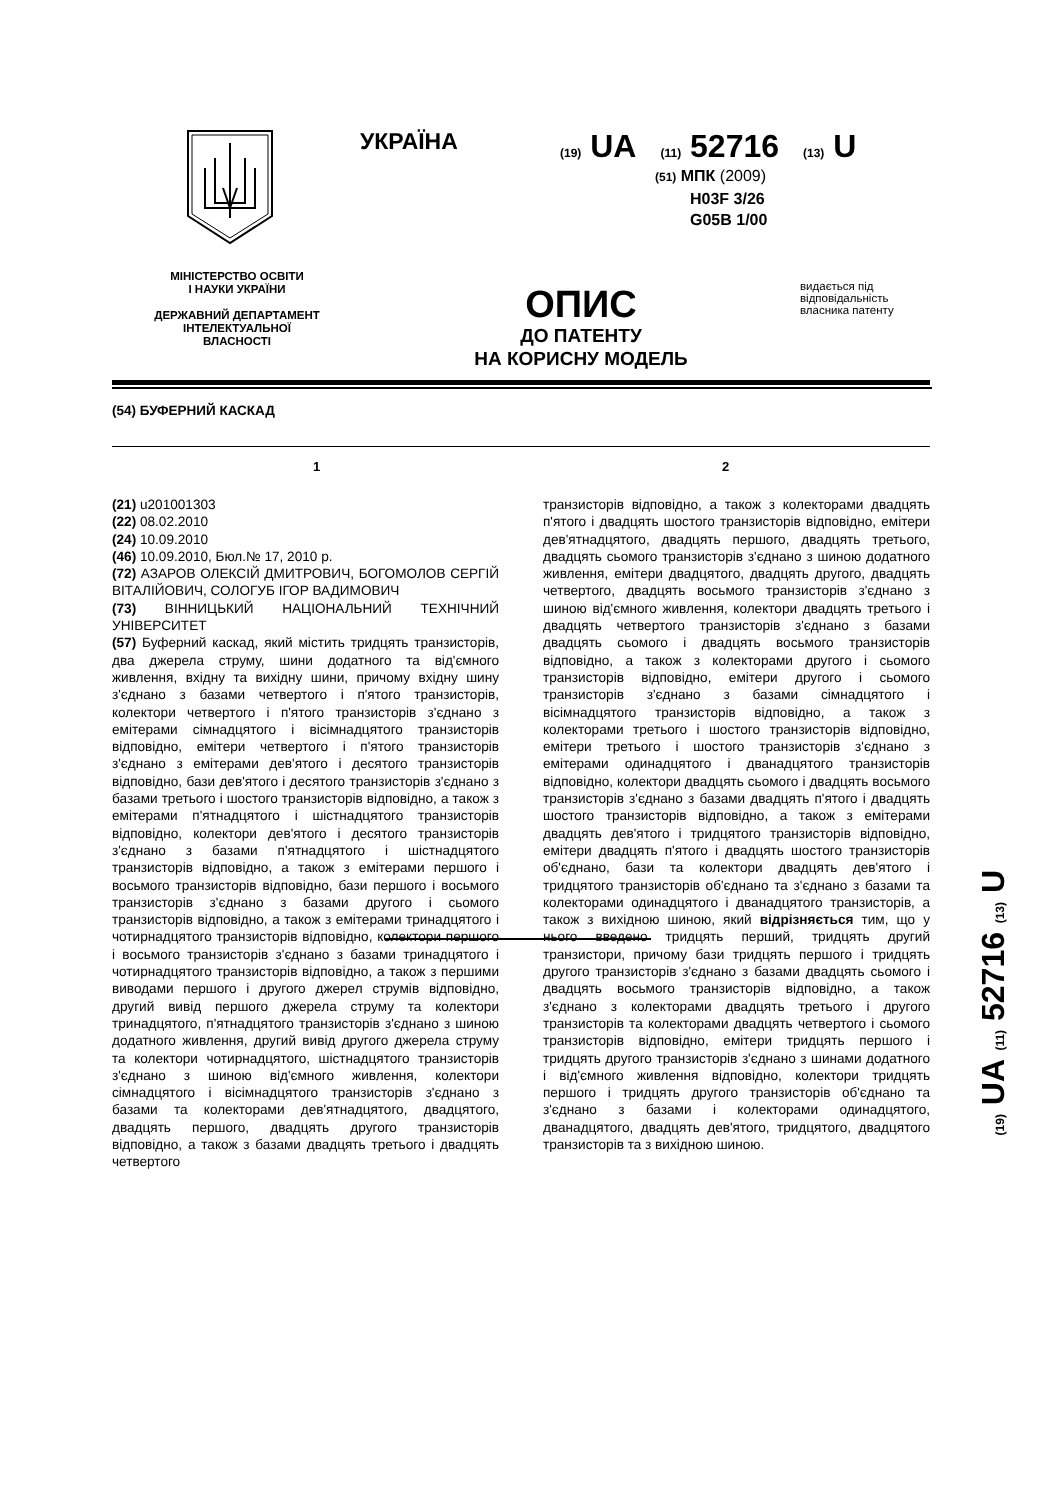УКРАЇНА
(19) UA (11) 52716 (13) U
(51) МПК (2009)
H03F 3/26
G05B 1/00
МІНІСТЕРСТВО ОСВІТИ
І НАУКИ УКРАЇНИ
ДЕРЖАВНИЙ ДЕПАРТАМЕНТ
ІНТЕЛЕКТУАЛЬНОЇ
ВЛАСНОСТІ
ОПИС
ДО ПАТЕНТУ
НА КОРИСНУ МОДЕЛЬ
видається під відповідальність власника патенту
(54) БУФЕРНИЙ КАСКАД
1 2
(21) u201001303
(22) 08.02.2010
(24) 10.09.2010
(46) 10.09.2010, Бюл.№ 17, 2010 р.
(72) АЗАРОВ ОЛЕКСІЙ ДМИТРОВИЧ, БОГОМОЛОВ СЕРГІЙ ВІТАЛІЙОВИЧ, СОЛОГУБ ІГОР ВАДИМОВИЧ
(73) ВІННИЦЬКИЙ НАЦІОНАЛЬНИЙ ТЕХНІЧНИЙ УНІВЕРСИТЕТ
(57) Буферний каскад, який містить тридцять транзисторів, два джерела струму, шини додатного та від'ємного живлення, вхідну та вихідну шини, причому вхідну шину з'єднано з базами четвертого і п'ятого транзисторів, колектори четвертого і п'ятого транзисторів з'єднано з емітерами сімнадцятого і вісімнадцятого транзисторів відповідно, емітери четвертого і п'ятого транзисторів з'єднано з емітерами дев'ятого і десятого транзисторів відповідно, бази дев'ятого і десятого транзисторів з'єднано з базами третього і шостого транзисторів відповідно, а також з емітерами п'ятнадцятого і шістнадцятого транзисторів відповідно, колектори дев'ятого і десятого транзисторів з'єднано з базами п'ятнадцятого і шістнадцятого транзисторів відповідно, а також з емітерами першого і восьмого транзисторів відповідно, бази першого і восьмого транзисторів з'єднано з базами другого і сьомого транзисторів відповідно, а також з емітерами тринадцятого і чотирнадцятого транзисторів відповідно, колектори першого і восьмого транзисторів з'єднано з базами тринадцятого і чотирнадцятого транзисторів відповідно, а також з першими виводами першого і другого джерел струмів відповідно, другий вивід першого джерела струму та колектори тринадцятого, п'ятнадцятого транзисторів з'єднано з шиною додатного живлення, другий вивід другого джерела струму та колектори чотирнадцятого, шістнадцятого транзисторів з'єднано з шиною від'ємного живлення, колектори сімнадцятого і вісімнадцятого транзисторів з'єднано з базами та колекторами дев'ятнадцятого, двадцятого, двадцять першого, двадцять другого транзисторів відповідно, а також з базами двадцять третього і двадцять четвертого
транзисторів відповідно, а також з колекторами двадцять п'ятого і двадцять шостого транзисторів відповідно, емітери дев'ятнадцятого, двадцять першого, двадцять третього, двадцять сьомого транзисторів з'єднано з шиною додатного живлення, емітери двадцятого, двадцять другого, двадцять четвертого, двадцять восьмого транзисторів з'єднано з шиною від'ємного живлення, колектори двадцять третього і двадцять четвертого транзисторів з'єднано з базами двадцять сьомого і двадцять восьмого транзисторів відповідно, а також з колекторами другого і сьомого транзисторів відповідно, емітери другого і сьомого транзисторів з'єднано з базами сімнадцятого і вісімнадцятого транзисторів відповідно, а також з колекторами третього і шостого транзисторів відповідно, емітери третього і шостого транзисторів з'єднано з емітерами одинадцятого і дванадцятого транзисторів відповідно, колектори двадцять сьомого і двадцять восьмого транзисторів з'єднано з базами двадцять п'ятого і двадцять шостого транзисторів відповідно, а також з емітерами двадцять дев'ятого і тридцятого транзисторів відповідно, емітери двадцять п'ятого і двадцять шостого транзисторів об'єднано, бази та колектори двадцять дев'ятого і тридцятого транзисторів об'єднано та з'єднано з базами та колекторами одинадцятого і дванадцятого транзисторів, а також з вихідною шиною, який відрізняється тим, що у нього введено тридцять перший, тридцять другий транзистори, причому бази тридцять першого і тридцять другого транзисторів з'єднано з базами двадцять сьомого і двадцять восьмого транзисторів відповідно, а також з'єднано з колекторами двадцять третього і другого транзисторів та колекторами двадцять четвертого і сьомого транзисторів відповідно, емітери тридцять першого і тридцять другого транзисторів з'єднано з шинами додатного і від'ємного живлення відповідно, колектори тридцять першого і тридцять другого транзисторів об'єднано та з'єднано з базами і колекторами одинадцятого, дванадцятого, двадцять дев'ятого, тридцятого, двадцятого транзисторів та з вихідною шиною.
(19) UA (11) 52716 (13) U